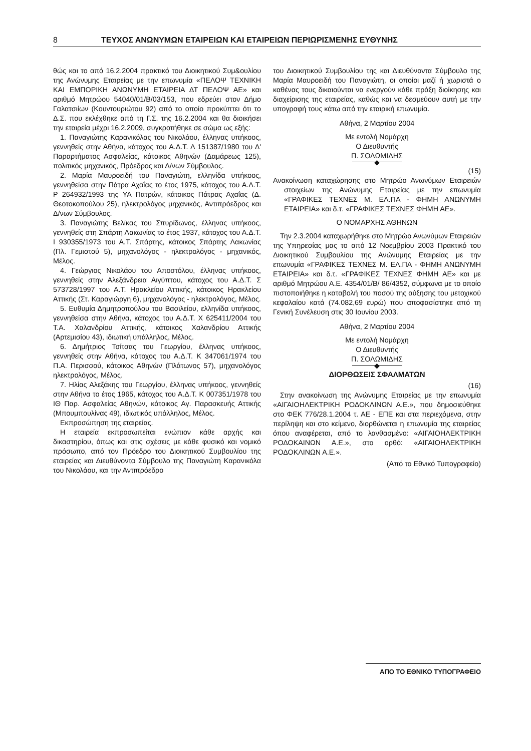8 ΤΕΥΧΟΣ ΑΝΩΝΥΜΩΝ ΕΤΑΙΡΕΙΩΝ ΚΑΙ ΕΤΑΙΡΕΙΩΝ ΠΕΡΙΩΡΙΣΜΕΝΗΣ ΕΥΘΥΝΗΣ
θώς και το από 16.2.2004 πρακτικό του Διοικητικού Συμ&ουλίου της Ανώνυμης Εταιρείας με την επωνυμία «ΠΕΛΟΨ ΤΕΧΝΙΚΗ ΚΑΙ ΕΜΠΟΡΙΚΗ ΑΝΩΝΥΜΗ ΕΤΑΙΡΕΙΑ ΔΤ ΠΕΛΟΨ ΑΕ» και αριθμό Μητρώου 54040/01/Β/03/153, που εδρεύει στον Δήμο Γαλατσιίων (Κουντουριώτου 92) από το οποίο προκύπτει ότι το Δ.Σ. που εκλέχθηκε από τη Γ.Σ. της 16.2.2004 και θα διοικήσει την εταιρεία μέχρι 16.2.2009, συγκροτήθηκε σε σώμα ως εξής:
1. Παναγιώτης Καρανικόλας του Νικολάου, έλληνας υπήκοος, γεννηθείς στην Αθήνα, κάτοχος του Α.Δ.Τ. Λ 151387/1980 του Δ' Παραρτήματος Ασφαλείας, κάτοικος Αθηνών (Δαμάρεως 125), πολιτικός μηχανικός, Πρόεδρος και Δ/νων Σύμβουλος.
2. Μαρία Μαυροειδή του Παναγιώτη, ελληνίδα υπήκοος, γεννηθείσα στην Πάτρα Αχαΐας το έτος 1975, κάτοχος του Α.Δ.Τ. Ρ 264932/1993 της ΥΑ Πατρών, κάτοικος Πάτρας Αχαΐας (Δ. Θεοτοκοπούλου 25), ηλεκτρολόγος μηχανικός, Αντιπρόεδρος και Δ/νων Σύμβουλος.
3. Παναγιώτης Βελίκας του Σπυρίδωνος, έλληνας υπήκοος, γεννηθείς στη Σπάρτη Λακωνίας το έτος 1937, κάτοχος του Α.Δ.Τ. Ι 930355/1973 του Α.Τ. Σπάρτης, κάτοικος Σπάρτης Λακωνίας (Πλ. Γεμιστού 5), μηχανολόγος - ηλεκτρολόγος - μηχανικός, Μέλος.
4. Γεώργιος Νικολάου του Αποστόλου, έλληνας υπήκοος, γεννηθείς στην Αλεξάνδρεια Αιγύπτου, κάτοχος του Α.Δ.Τ. Σ 573728/1997 του Α.Τ. Ηρακλείου Αττικής, κάτοικος Ηρακλείου Αττικής (Στ. Καραγιώργη 6), μηχανολόγος - ηλεκτρολόγος, Μέλος.
5. Ευθυμία Δημητροπούλου του Βασιλείου, ελληνίδα υπήκοος, γεννηθείσα στην Αθήνα, κάτοχος του Α.Δ.Τ. Χ 625411/2004 του Τ.Α. Χαλανδρίου Αττικής, κάτοικος Χαλανδρίου Αττικής (Αρτεμισίου 43), ιδιωτική υπάλληλος, Μέλος.
6. Δημήτριος Τσίτσας του Γεωργίου, έλληνας υπήκοος, γεννηθείς στην Αθήνα, κάτοχος του Α.Δ.Τ. Κ 347061/1974 του Π.Α. Περισσού, κάτοικος Αθηνών (Πλάτωνος 57), μηχανολόγος ηλεκτρολόγος, Μέλος.
7. Ηλίας Αλεξάκης του Γεωργίου, έλληνας υπήκοος, γεννηθείς στην Αθήνα το έτος 1965, κάτοχος του Α.Δ.Τ. Κ 007351/1978 του ΙΘ Παρ. Ασφαλείας Αθηνών, κάτοικος Αγ. Παρασκευής Αττικής (Μπουμπουλίνας 49), ιδιωτικός υπάλληλος, Μέλος.
Εκπροσώπηση της εταιρείας.
Η εταιρεία εκπροσωπείται ενώπιον κάθε αρχής και δικαστηρίου, όπως και στις σχέσεις με κάθε φυσικό και νομικό πρόσωπο, από τον Πρόεδρο του Διοικητικού Συμβουλίου της εταιρείας και Διευθύνοντα Σύμβουλο της Παναγιώτη Καρανικόλα του Νικολάου, και την Αντιπρόεδρο
του Διοικητικού Συμβουλίου της και Διευθύνοντα Σύμβουλο της Μαρία Μαυροειδή του Παναγιώτη, οι οποίοι μαζί ή χωριστά ο καθένας τους δικαιούνται να ενεργούν κάθε πράξη διοίκησης και διαχείρισης της εταιρείας, καθώς και να δεσμεύουν αυτή με την υπογραφή τους κάτω από την εταιρική επωνυμία.
Αθήνα, 2 Μαρτίου 2004
Με εντολή Νομάρχη
Ο Διευθυντής
Π. ΣΟΛΩΜΙΔΗΣ
◆
(15)
Ανακοίνωση καταχώρησης στο Μητρώο Ανωνύμων Εταιρειών στοιχείων της Ανώνυμης Εταιρείας με την επωνυμία «ΓΡΑΦΙΚΕΣ ΤΕΧΝΕΣ Μ. ΕΛ.ΠΑ - ΦΗΜΗ ΑΝΩΝΥΜΗ ΕΤΑΙΡΕΙΑ» και δ.τ. «ΓΡΑΦΙΚΕΣ ΤΕΧΝΕΣ ΦΗΜΗ ΑΕ».
Ο ΝΟΜΑΡΧΗΣ ΑΘΗΝΩΝ
Την 2.3.2004 καταχωρήθηκε στο Μητρώο Ανωνύμων Εταιρειών της Υπηρεσίας μας το από 12 Νοεμβρίου 2003 Πρακτικό του Διοικητικού Συμβουλίου της Ανώνυμης Εταιρείας με την επωνυμία «ΓΡΑΦΙΚΕΣ ΤΕΧΝΕΣ Μ. ΕΛ.ΠΑ - ΦΗΜΗ ΑΝΩΝΥΜΗ ΕΤΑΙΡΕΙΑ» και δ.τ. «ΓΡΑΦΙΚΕΣ ΤΕΧΝΕΣ ΦΗΜΗ ΑΕ» και με αριθμό Μητρώου Α.Ε. 4354/01/Β/ 86/4352, σύμφωνα με το οποίο πιστοποιήθηκε η καταβολή του ποσού της αύξησης του μετοχικού κεφαλαίου κατά (74.082,69 ευρώ) που αποφασίστηκε από τη Γενική Συνέλευση στις 30 Ιουνίου 2003.
Αθήνα, 2 Μαρτίου 2004
Με εντολή Νομάρχη
Ο Διευθυντής
Π. ΣΟΛΩΜΙΔΗΣ
◆
ΔΙΟΡΘΩΣΕΙΣ ΣΦΑΛΜΑΤΩΝ
(16)
Στην ανακοίνωση της Ανώνυμης Εταιρείας με την επωνυμία «ΑΙΓΑΙΟΗΛΕΚΤΡΙΚΗ ΡΟΔΟΚΛΙΝΩΝ Α.Ε.», που δημοσιεύθηκε στο ΦΕΚ 776/28.1.2004 τ. ΑΕ - ΕΠΕ και στα περιεχόμενα, στην περίληψη και στο κείμενο, διορθώνεται η επωνυμία της εταιρείας όπου αναφέρεται, από το λανθασμένο: «ΑΙΓΑΙΟΗΛΕΚΤΡΙΚΗ ΡΟΔΟΚΑΙΝΩΝ Α.Ε.», στο ορθό: «ΑΙΓΑΙΟΗΛΕΚΤΡΙΚΗ ΡΟΔΟΚΛΙΝΩΝ Α.Ε.».
(Από το Εθνικό Τυπογραφείο)
ΑΠΟ ΤΟ ΕΘΝΙΚΟ ΤΥΠΟΓΡΑΦΕΙΟ